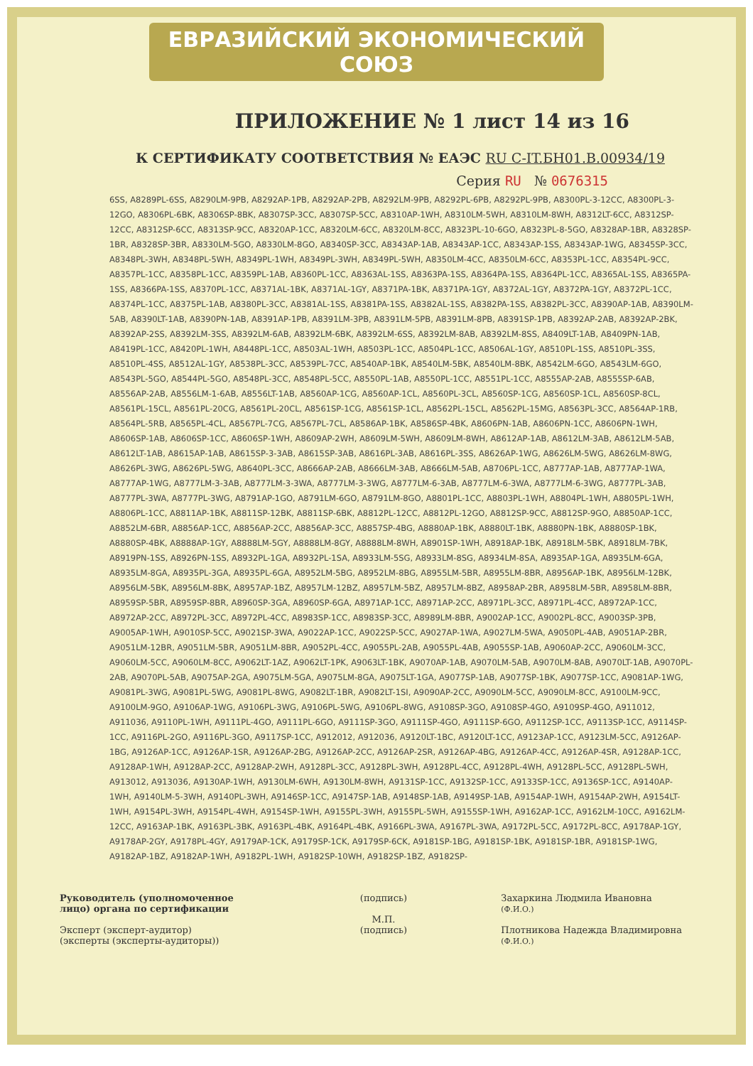ЕВРАЗИЙСКИЙ ЭКОНОМИЧЕСКИЙ СОЮЗ
ПРИЛОЖЕНИЕ № 1 лист 14 из 16
К СЕРТИФИКАТУ СООТВЕТСТВИЯ № ЕАЭС RU C-IT.БН01.B.00934/19
Серия RU № 0676315
6SS, A8289PL-6SS, A8290LM-9PB, A8292AP-1PB, A8292AP-2PB, A8292LM-9PB, A8292PL-6PB, A8292PL-9PB, A8300PL-3-12CC, A8300PL-3-12GO, A8306PL-6BK, A8306SP-8BK, A8307SP-3CC, A8307SP-5CC, A8310AP-1WH, A8310LM-5WH, A8310LM-8WH, A8312LT-6CC, A8312SP-12CC, A8312SP-6CC, A8313SP-9CC, A8320AP-1CC, A8320LM-6CC, A8320LM-8CC, A8323PL-10-6GO, A8323PL-8-5GO, A8328AP-1BR, A8328SP-1BR, A8328SP-3BR, A8330LM-5GO, A8330LM-8GO, A8340SP-3CC, A8343AP-1AB, A8343AP-1CC, A8343AP-1SS, A8343AP-1WG, A8345SP-3CC, A8348PL-3WH, A8348PL-5WH, A8349PL-1WH, A8349PL-3WH, A8349PL-5WH, A8350LM-4CC, A8350LM-6CC, A8353PL-1CC, A8354PL-9CC, A8357PL-1CC, A8358PL-1CC, A8359PL-1AB, A8360PL-1CC, A8363AL-1SS, A8363PA-1SS, A8364PA-1SS, A8364PL-1CC, A8365AL-1SS, A8365PA-1SS, A8366PA-1SS, A8370PL-1CC, A8371AL-1BK, A8371AL-1GY, A8371PA-1BK, A8371PA-1GY, A8372AL-1GY, A8372PA-1GY, A8372PL-1CC, A8374PL-1CC, A8375PL-1AB, A8380PL-3CC, A8381AL-1SS, A8381PA-1SS, A8382AL-1SS, A8382PA-1SS, A8382PL-3CC, A8390AP-1AB, A8390LM-5AB, A8390LT-1AB, A8390PN-1AB, A8391AP-1PB, A8391LM-3PB, A8391LM-5PB, A8391LM-8PB, A8391SP-1PB, A8392AP-2AB, A8392AP-2BK, A8392AP-2SS, A8392LM-3SS, A8392LM-6AB, A8392LM-6BK, A8392LM-6SS, A8392LM-8AB, A8392LM-8SS, A8409LT-1AB, A8409PN-1AB, A8419PL-1CC, A8420PL-1WH, A8448PL-1CC, A8503AL-1WH, A8503PL-1CC, A8504PL-1CC, A8506AL-1GY, A8510PL-1SS, A8510PL-3SS, A8510PL-4SS, A8512AL-1GY, A8538PL-3CC, A8539PL-7CC, A8540AP-1BK, A8540LM-5BK, A8540LM-8BK, A8542LM-6GO, A8543LM-6GO, A8543PL-5GO, A8544PL-5GO, A8548PL-3CC, A8548PL-5CC, A8550PL-1AB, A8550PL-1CC, A8551PL-1CC, A8555AP-2AB, A8555SP-6AB, A8556AP-2AB, A8556LM-1-6AB, A8556LT-1AB, A8560AP-1CG, A8560AP-1CL, A8560PL-3CL, A8560SP-1CG, A8560SP-1CL, A8560SP-8CL, A8561PL-15CL, A8561PL-20CG, A8561PL-20CL, A8561SP-1CG, A8561SP-1CL, A8562PL-15CL, A8562PL-15MG, A8563PL-3CC, A8564AP-1RB, A8564PL-5RB, A8565PL-4CL, A8567PL-7CG, A8567PL-7CL, A8586AP-1BK, A8586SP-4BK, A8606PN-1AB, A8606PN-1CC, A8606PN-1WH, A8606SP-1AB, A8606SP-1CC, A8606SP-1WH, A8609AP-2WH, A8609LM-5WH, A8609LM-8WH, A8612AP-1AB, A8612LM-3AB, A8612LM-5AB, A8612LT-1AB, A8615AP-1AB, A8615SP-3-3AB, A8615SP-3AB, A8616PL-3AB, A8616PL-3SS, A8626AP-1WG, A8626LM-5WG, A8626LM-8WG, A8626PL-3WG, A8626PL-5WG, A8640PL-3CC, A8666AP-2AB, A8666LM-3AB, A8666LM-5AB, A8706PL-1CC, A8777AP-1AB, A8777AP-1WA, A8777AP-1WG, A8777LM-3-3AB, A8777LM-3-3WA, A8777LM-3-3WG, A8777LM-6-3AB, A8777LM-6-3WA, A8777LM-6-3WG, A8777PL-3AB, A8777PL-3WA, A8777PL-3WG, A8791AP-1GO, A8791LM-6GO, A8791LM-8GO, A8801PL-1CC, A8803PL-1WH, A8804PL-1WH, A8805PL-1WH, A8806PL-1CC, A8811AP-1BK, A8811SP-12BK, A8811SP-6BK, A8812PL-12CC, A8812PL-12GO, A8812SP-9CC, A8812SP-9GO, A8850AP-1CC, A8852LM-6BR, A8856AP-1CC, A8856AP-2CC, A8856AP-3CC, A8857SP-4BG, A8880AP-1BK, A8880LT-1BK, A8880PN-1BK, A8880SP-1BK, A8880SP-4BK, A8888AP-1GY, A8888LM-5GY, A8888LM-8GY, A8888LM-8WH, A8901SP-1WH, A8918AP-1BK, A8918LM-5BK, A8918LM-7BK, A8919PN-1SS, A8926PN-1SS, A8932PL-1GA, A8932PL-1SA, A8933LM-5SG, A8933LM-8SG, A8934LM-8SA, A8935AP-1GA, A8935LM-6GA, A8935LM-8GA, A8935PL-3GA, A8935PL-6GA, A8952LM-5BG, A8952LM-8BG, A8955LM-5BR, A8955LM-8BR, A8956AP-1BK, A8956LM-12BK, A8956LM-5BK, A8956LM-8BK, A8957AP-1BZ, A8957LM-12BZ, A8957LM-5BZ, A8957LM-8BZ, A8958AP-2BR, A8958LM-5BR, A8958LM-8BR, A8959SP-5BR, A8959SP-8BR, A8960SP-3GA, A8960SP-6GA, A8971AP-1CC, A8971AP-2CC, A8971PL-3CC, A8971PL-4CC, A8972AP-1CC, A8972AP-2CC, A8972PL-3CC, A8972PL-4CC, A8983SP-1CC, A8983SP-3CC, A8989LM-8BR, A9002AP-1CC, A9002PL-8CC, A9003SP-3PB, A9005AP-1WH, A9010SP-5CC, A9021SP-3WA, A9022AP-1CC, A9022SP-5CC, A9027AP-1WA, A9027LM-5WA, A9050PL-4AB, A9051AP-2BR, A9051LM-12BR, A9051LM-5BR, A9051LM-8BR, A9052PL-4CC, A9055PL-2AB, A9055PL-4AB, A9055SP-1AB, A9060AP-2CC, A9060LM-3CC, A9060LM-5CC, A9060LM-8CC, A9062LT-1AZ, A9062LT-1PK, A9063LT-1BK, A9070AP-1AB, A9070LM-5AB, A9070LM-8AB, A9070LT-1AB, A9070PL-2AB, A9070PL-5AB, A9075AP-2GA, A9075LM-5GA, A9075LM-8GA, A9075LT-1GA, A9077SP-1AB, A9077SP-1BK, A9077SP-1CC, A9081AP-1WG, A9081PL-3WG, A9081PL-5WG, A9081PL-8WG, A9082LT-1BR, A9082LT-1SI, A9090AP-2CC, A9090LM-5CC, A9090LM-8CC, A9100LM-9CC, A9100LM-9GO, A9106AP-1WG, A9106PL-3WG, A9106PL-5WG, A9106PL-8WG, A9108SP-3GO, A9108SP-4GO, A9109SP-4GO, A911012, A911036, A9110PL-1WH, A9111PL-4GO, A9111PL-6GO, A9111SP-3GO, A9111SP-4GO, A9111SP-6GO, A9112SP-1CC, A9113SP-1CC, A9114SP-1CC, A9116PL-2GO, A9116PL-3GO, A9117SP-1CC, A912012, A912036, A9120LT-1BC, A9120LT-1CC, A9123AP-1CC, A9123LM-5CC, A9126AP-1BG, A9126AP-1CC, A9126AP-1SR, A9126AP-2BG, A9126AP-2CC, A9126AP-2SR, A9126AP-4BG, A9126AP-4CC, A9126AP-4SR, A9128AP-1CC, A9128AP-1WH, A9128AP-2CC, A9128AP-2WH, A9128PL-3CC, A9128PL-3WH, A9128PL-4CC, A9128PL-4WH, A9128PL-5CC, A9128PL-5WH, A913012, A913036, A9130AP-1WH, A9130LM-6WH, A9130LM-8WH, A9131SP-1CC, A9132SP-1CC, A9133SP-1CC, A9136SP-1CC, A9140AP-1WH, A9140LM-5-3WH, A9140PL-3WH, A9146SP-1CC, A9147SP-1AB, A9148SP-1AB, A9149SP-1AB, A9154AP-1WH, A9154AP-2WH, A9154LT-1WH, A9154PL-3WH, A9154PL-4WH, A9154SP-1WH, A9155PL-3WH, A9155PL-5WH, A9155SP-1WH, A9162AP-1CC, A9162LM-10CC, A9162LM-12CC, A9163AP-1BK, A9163PL-3BK, A9163PL-4BK, A9164PL-4BK, A9166PL-3WA, A9167PL-3WA, A9172PL-5CC, A9172PL-8CC, A9178AP-1GY, A9178AP-2GY, A9178PL-4GY, A9179AP-1CK, A9179SP-1CK, A9179SP-6CK, A9181SP-1BG, A9181SP-1BK, A9181SP-1BR, A9181SP-1WG, A9182AP-1BZ, A9182AP-1WH, A9182PL-1WH, A9182SP-10WH, A9182SP-1BZ, A9182SP-
Руководитель (уполномоченное лицо) органа по сертификации
Эксперт (эксперт-аудитор)
(эксперты (эксперты-аудиторы))
(подпись)
М.П.
(подпись)
Захаркина Людмила Ивановна
(Ф.И.О.)
Плотникова Надежда Владимировна
(Ф.И.О.)